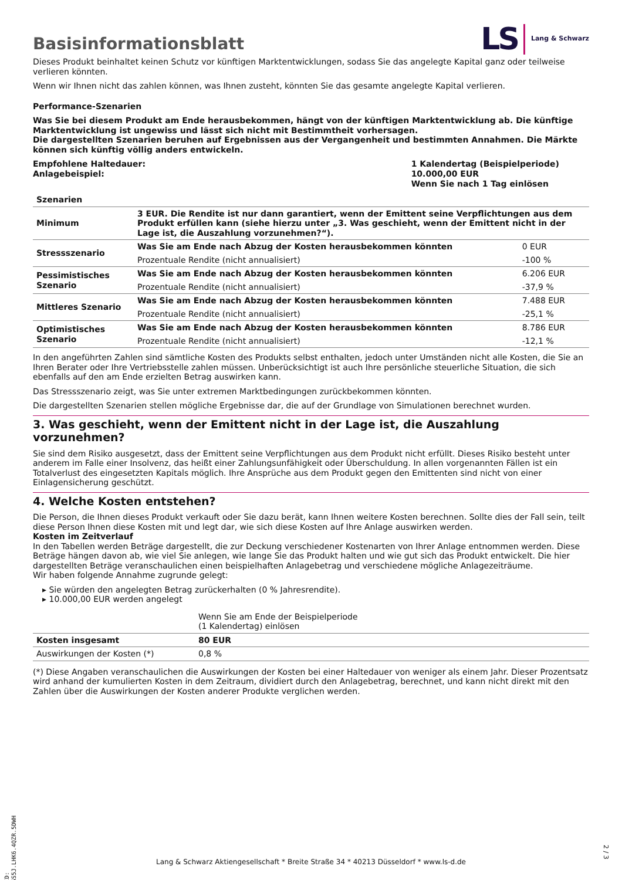Basisinformationsblatt
LS Lang & Schwarz
Dieses Produkt beinhaltet keinen Schutz vor künftigen Marktentwicklungen, sodass Sie das angelegte Kapital ganz oder teilweise verlieren könnten.
Wenn wir Ihnen nicht das zahlen können, was Ihnen zusteht, könnten Sie das gesamte angelegte Kapital verlieren.
Performance-Szenarien
Was Sie bei diesem Produkt am Ende herausbekommen, hängt von der künftigen Marktentwicklung ab. Die künftige Marktentwicklung ist ungewiss und lässt sich nicht mit Bestimmtheit vorhersagen.
Die dargestellten Szenarien beruhen auf Ergebnissen aus der Vergangenheit und bestimmten Annahmen. Die Märkte können sich künftig völlig anders entwickeln.
| Empfohlene Haltedauer: Anlagebeispiel: | 1 Kalendertag (Beispielperiode) 10.000,00 EUR Wenn Sie nach 1 Tag einlösen |
| Szenarien | | |
| --- | --- | --- |
| Minimum | 3 EUR. Die Rendite ist nur dann garantiert, wenn der Emittent seine Verpflichtungen aus dem Produkt erfüllen kann (siehe hierzu unter „3. Was geschieht, wenn der Emittent nicht in der Lage ist, die Auszahlung vorzunehmen?“). | |
| Stressszenario | Was Sie am Ende nach Abzug der Kosten herausbekommen könnten | 0 EUR |
| | Prozentuale Rendite (nicht annualisiert) | -100 % |
| Pessimistisches Szenario | Was Sie am Ende nach Abzug der Kosten herausbekommen könnten | 6.206 EUR |
| | Prozentuale Rendite (nicht annualisiert) | -37,9 % |
| Mittleres Szenario | Was Sie am Ende nach Abzug der Kosten herausbekommen könnten | 7.488 EUR |
| | Prozentuale Rendite (nicht annualisiert) | -25,1 % |
| Optimistisches Szenario | Was Sie am Ende nach Abzug der Kosten herausbekommen könnten | 8.786 EUR |
| | Prozentuale Rendite (nicht annualisiert) | -12,1 % |
In den angeführten Zahlen sind sämtliche Kosten des Produkts selbst enthalten, jedoch unter Umständen nicht alle Kosten, die Sie an Ihren Berater oder Ihre Vertriebsstelle zahlen müssen. Unberücksichtigt ist auch Ihre persönliche steuerliche Situation, die sich ebenfalls auf den am Ende erzielten Betrag auswirken kann.
Das Stressszenario zeigt, was Sie unter extremen Marktbedingungen zurückbekommen könnten.
Die dargestellten Szenarien stellen mögliche Ergebnisse dar, die auf der Grundlage von Simulationen berechnet wurden.
3. Was geschieht, wenn der Emittent nicht in der Lage ist, die Auszahlung vorzunehmen?
Sie sind dem Risiko ausgesetzt, dass der Emittent seine Verpflichtungen aus dem Produkt nicht erfüllt. Dieses Risiko besteht unter anderem im Falle einer Insolvenz, das heißt einer Zahlungsunfähigkeit oder Überschuldung. In allen vorgenannten Fällen ist ein Totalverlust des eingesetzten Kapitals möglich. Ihre Ansprüche aus dem Produkt gegen den Emittenten sind nicht von einer Einlagensicherung geschützt.
4. Welche Kosten entstehen?
Die Person, die Ihnen dieses Produkt verkauft oder Sie dazu berät, kann Ihnen weitere Kosten berechnen. Sollte dies der Fall sein, teilt diese Person Ihnen diese Kosten mit und legt dar, wie sich diese Kosten auf Ihre Anlage auswirken werden.
Kosten im Zeitverlauf
In den Tabellen werden Beträge dargestellt, die zur Deckung verschiedener Kostenarten von Ihrer Anlage entnommen werden. Diese Beträge hängen davon ab, wie viel Sie anlegen, wie lange Sie das Produkt halten und wie gut sich das Produkt entwickelt. Die hier dargestellten Beträge veranschaulichen einen beispielhaften Anlagebetrag und verschiedene mögliche Anlagezeiträume.
Wir haben folgende Annahme zugrunde gelegt:
▸ Sie würden den angelegten Betrag zurückerhalten (0 % Jahresrendite).
▸ 10.000,00 EUR werden angelegt
| | Wenn Sie am Ende der Beispielperiode (1 Kalendertag) einlösen |
| Kosten insgesamt | 80 EUR |
| Auswirkungen der Kosten (*) | 0,8 % |
(*) Diese Angaben veranschaulichen die Auswirkungen der Kosten bei einer Haltedauer von weniger als einem Jahr. Dieser Prozentsatz wird anhand der kumulierten Kosten in dem Zeitraum, dividiert durch den Anlagebetrag, berechnet, und kann nicht direkt mit den Zahlen über die Auswirkungen der Kosten anderer Produkte verglichen werden.
ID: GS5J.LHK6.4QZR.5DWH
Lang & Schwarz Aktiengesellschaft * Breite Straße 34 * 40213 Düsseldorf * www.ls-d.de
2 / 3